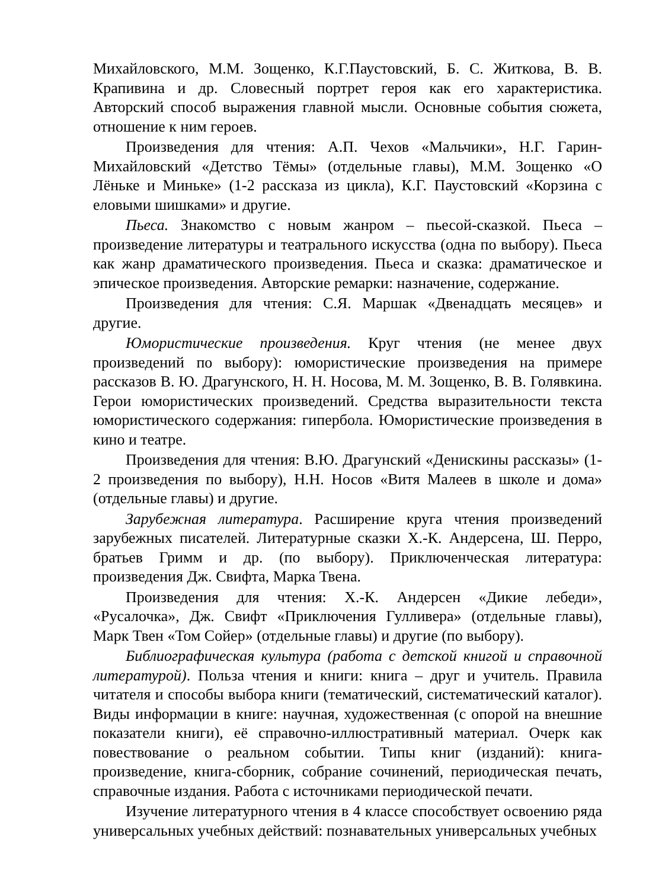Михайловского, М.М. Зощенко, К.Г.Паустовский, Б. С. Житкова, В. В. Крапивина и др. Словесный портрет героя как его характеристика. Авторский способ выражения главной мысли. Основные события сюжета, отношение к ним героев.
Произведения для чтения: А.П. Чехов «Мальчики», Н.Г. Гарин-Михайловский «Детство Тёмы» (отдельные главы), М.М. Зощенко «О Лёньке и Миньке» (1-2 рассказа из цикла), К.Г. Паустовский «Корзина с еловыми шишками» и другие.
Пьеса. Знакомство с новым жанром – пьесой-сказкой. Пьеса – произведение литературы и театрального искусства (одна по выбору). Пьеса как жанр драматического произведения. Пьеса и сказка: драматическое и эпическое произведения. Авторские ремарки: назначение, содержание.
Произведения для чтения: С.Я. Маршак «Двенадцать месяцев» и другие.
Юмористические произведения. Круг чтения (не менее двух произведений по выбору): юмористические произведения на примере рассказов В. Ю. Драгунского, Н. Н. Носова, М. М. Зощенко, В. В. Голявкина. Герои юмористических произведений. Средства выразительности текста юмористического содержания: гипербола. Юмористические произведения в кино и театре.
Произведения для чтения: В.Ю. Драгунский «Денискины рассказы» (1-2 произведения по выбору), Н.Н. Носов «Витя Малеев в школе и дома» (отдельные главы) и другие.
Зарубежная литература. Расширение круга чтения произведений зарубежных писателей. Литературные сказки Х.-К. Андерсена, Ш. Перро, братьев Гримм и др. (по выбору). Приключенческая литература: произведения Дж. Свифта, Марка Твена.
Произведения для чтения: Х.-К. Андерсен «Дикие лебеди», «Русалочка», Дж. Свифт «Приключения Гулливера» (отдельные главы), Марк Твен «Том Сойер» (отдельные главы) и другие (по выбору).
Библиографическая культура (работа с детской книгой и справочной литературой). Польза чтения и книги: книга – друг и учитель. Правила читателя и способы выбора книги (тематический, систематический каталог). Виды информации в книге: научная, художественная (с опорой на внешние показатели книги), её справочно-иллюстративный материал. Очерк как повествование о реальном событии. Типы книг (изданий): книга-произведение, книга-сборник, собрание сочинений, периодическая печать, справочные издания. Работа с источниками периодической печати.
Изучение литературного чтения в 4 классе способствует освоению ряда универсальных учебных действий: познавательных универсальных учебных